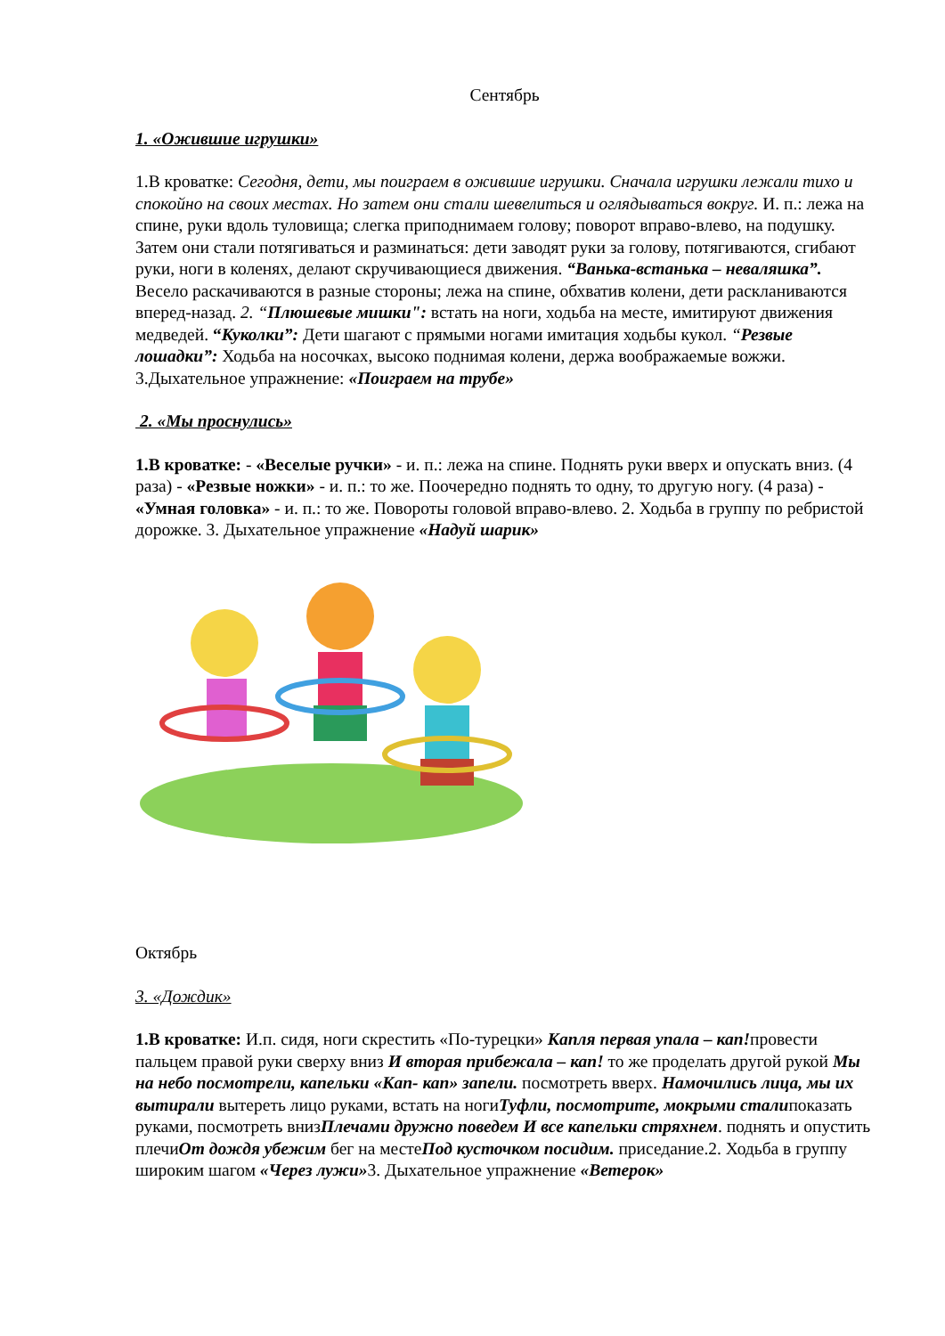Сентябрь
1. «Ожившие игрушки»
1.В кроватке: Сегодня, дети, мы поиграем в ожившие игрушки. Сначала игрушки лежали тихо и спокойно на своих местах. Но затем они стали шевелиться и оглядываться вокруг. И. п.: лежа на спине, руки вдоль туловища; слегка приподнимаем голову; поворот вправо-влево, на подушку. Затем они стали потягиваться и разминаться: дети заводят руки за голову, потягиваются, сгибают руки, ноги в коленях, делают скручивающиеся движения. “Ванька-встанька – неваляшка”. Весело раскачиваются в разные стороны; лежа на спине, обхватив колени, дети раскланиваются вперед-назад. 2. “Плюшевые мишки": встать на ноги, ходьба на месте, имитируют движения медведей. “Куколки”: Дети шагают с прямыми ногами имитация ходьбы кукол. “Резвые лошадки”: Ходьба на носочках, высоко поднимая колени, держа воображаемые вожжи. 3.Дыхательное упражнение: «Поиграем на трубе»
2. «Мы проснулись»
1.В кроватке: - «Веселые ручки» - и. п.: лежа на спине. Поднять руки вверх и опускать вниз. (4 раза) - «Резвые ножки» - и. п.: то же. Поочередно поднять то одну, то другую ногу. (4 раза) - «Умная головка» - и. п.: то же. Повороты головой вправо-влево. 2. Ходьба в группу по ребристой дорожке. 3. Дыхательное упражнение «Надуй шарик»
Октябрь
3. «Дождик»
1.В кроватке: И.п. сидя, ноги скрестить «По-турецки» Капля первая упала – кап!провести пальцем правой руки сверху вниз И вторая прибежала – кап! то же проделать другой рукой Мы на небо посмотрели, капельки «Кап- кап» запели. посмотреть вверх. Намочились лица, мы их вытирали вытереть лицо руками, встать на ногиТуфли, посмотрите, мокрыми сталипоказать руками, посмотреть внизПлечами дружно поведем И все капельки стряхнем. поднять и опустить плечиОт дождя убежим бег на местеПод кусточком посидим. приседание.2. Ходьба в группу широким шагом «Через лужи»3. Дыхательное упражнение «Ветерок»